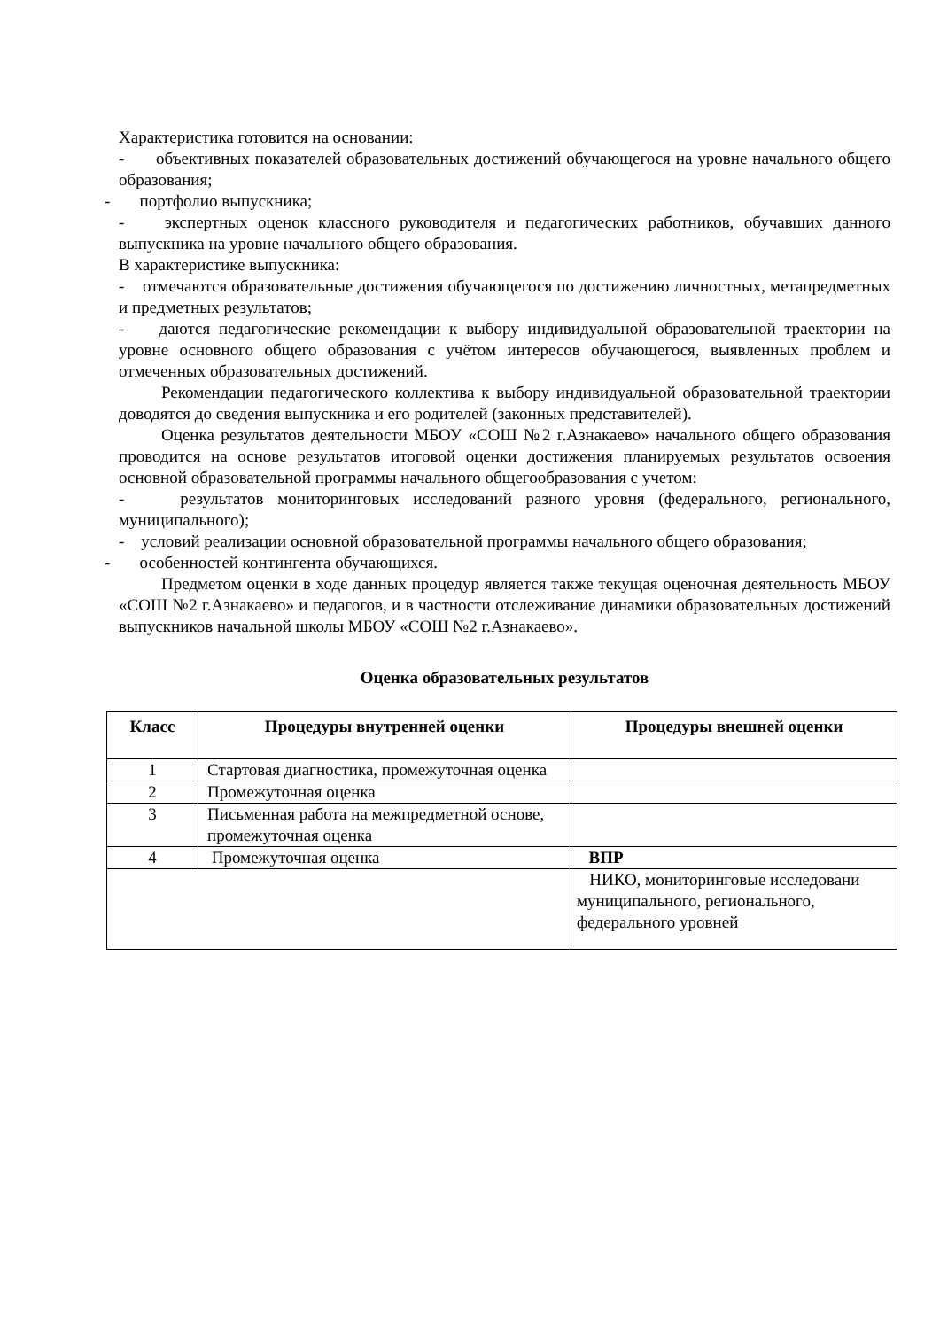Характеристика готовится на основании:
- объективных показателей образовательных достижений обучающегося на уровне начального общего образования;
- портфолио выпускника;
- экспертных оценок классного руководителя и педагогических работников, обучавших данного выпускника на уровне начального общего образования.
В характеристике выпускника:
- отмечаются образовательные достижения обучающегося по достижению личностных, метапредметных и предметных результатов;
- даются педагогические рекомендации к выбору индивидуальной образовательной траектории на уровне основного общего образования с учётом интересов обучающегося, выявленных проблем и отмеченных образовательных достижений.
Рекомендации педагогического коллектива к выбору индивидуальной образовательной траектории доводятся до сведения выпускника и его родителей (законных представителей).
Оценка результатов деятельности МБОУ «СОШ №2 г.Азнакаево» начального общего образования проводится на основе результатов итоговой оценки достижения планируемых результатов освоения основной образовательной программы начального общегообразования с учетом:
- результатов мониторинговых исследований разного уровня (федерального, регионального, муниципального);
- условий реализации основной образовательной программы начального общего образования;
- особенностей контингента обучающихся.
Предметом оценки в ходе данных процедур является также текущая оценочная деятельность МБОУ «СОШ №2 г.Азнакаево» и педагогов, и в частности отслеживание динамики образовательных достижений выпускников начальной школы МБОУ «СОШ №2 г.Азнакаево».
Оценка образовательных результатов
| Класс | Процедуры внутренней оценки | Процедуры внешней оценки |
| --- | --- | --- |
| 1 | Стартовая диагностика, промежуточная оценка | |
| 2 | Промежуточная оценка | |
| 3 | Письменная работа на межпредметной основе, промежуточная оценка | |
| 4 | Промежуточная оценка | ВПР |
| | | НИКО, мониторинговые исследовани муниципального, регионального, федерального уровней |